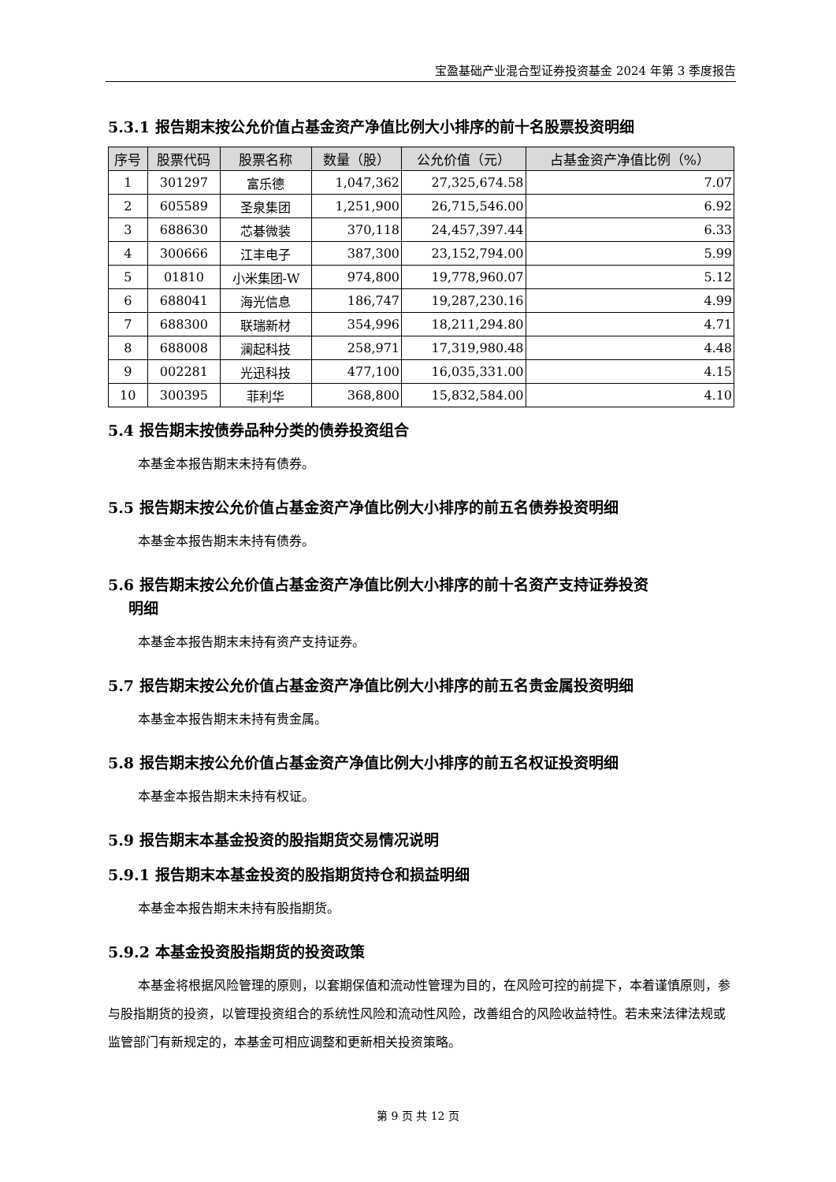宝盈基础产业混合型证券投资基金 2024 年第 3 季度报告
5.3.1 报告期末按公允价值占基金资产净值比例大小排序的前十名股票投资明细
| 序号 | 股票代码 | 股票名称 | 数量（股） | 公允价值（元） | 占基金资产净值比例（%） |
| --- | --- | --- | --- | --- | --- |
| 1 | 301297 | 富乐德 | 1,047,362 | 27,325,674.58 | 7.07 |
| 2 | 605589 | 圣泉集团 | 1,251,900 | 26,715,546.00 | 6.92 |
| 3 | 688630 | 芯碁微装 | 370,118 | 24,457,397.44 | 6.33 |
| 4 | 300666 | 江丰电子 | 387,300 | 23,152,794.00 | 5.99 |
| 5 | 01810 | 小米集团-W | 974,800 | 19,778,960.07 | 5.12 |
| 6 | 688041 | 海光信息 | 186,747 | 19,287,230.16 | 4.99 |
| 7 | 688300 | 联瑞新材 | 354,996 | 18,211,294.80 | 4.71 |
| 8 | 688008 | 澜起科技 | 258,971 | 17,319,980.48 | 4.48 |
| 9 | 002281 | 光迅科技 | 477,100 | 16,035,331.00 | 4.15 |
| 10 | 300395 | 菲利华 | 368,800 | 15,832,584.00 | 4.10 |
5.4 报告期末按债券品种分类的债券投资组合
本基金本报告期末未持有债券。
5.5 报告期末按公允价值占基金资产净值比例大小排序的前五名债券投资明细
本基金本报告期末未持有债券。
5.6 报告期末按公允价值占基金资产净值比例大小排序的前十名资产支持证券投资
明细
本基金本报告期末未持有资产支持证券。
5.7 报告期末按公允价值占基金资产净值比例大小排序的前五名贵金属投资明细
本基金本报告期末未持有贵金属。
5.8 报告期末按公允价值占基金资产净值比例大小排序的前五名权证投资明细
本基金本报告期末未持有权证。
5.9 报告期末本基金投资的股指期货交易情况说明
5.9.1 报告期末本基金投资的股指期货持仓和损益明细
本基金本报告期末未持有股指期货。
5.9.2 本基金投资股指期货的投资政策
本基金将根据风险管理的原则，以套期保值和流动性管理为目的，在风险可控的前提下，本着谨慎原则，参与股指期货的投资，以管理投资组合的系统性风险和流动性风险，改善组合的风险收益特性。若未来法律法规或监管部门有新规定的，本基金可相应调整和更新相关投资策略。
第 9 页 共 12 页